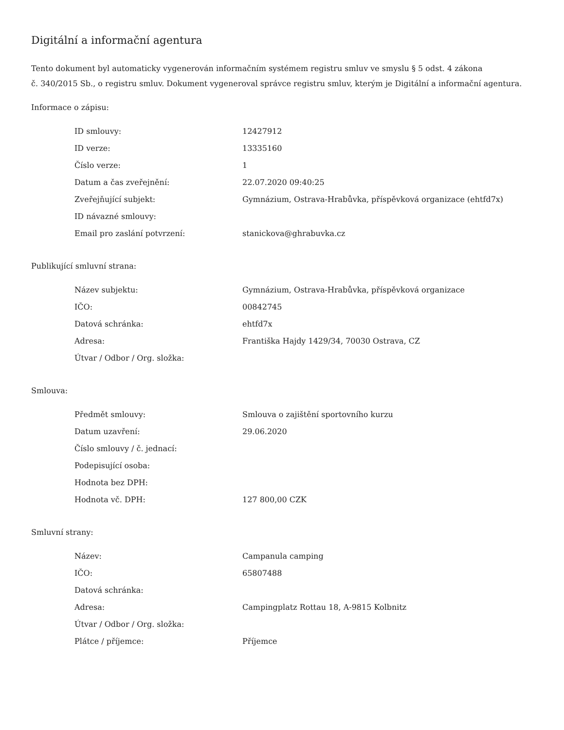Digitální a informační agentura
Tento dokument byl automaticky vygenerován informačním systémem registru smluv ve smyslu § 5 odst. 4 zákona
č. 340/2015 Sb., o registru smluv. Dokument vygeneroval správce registru smluv, kterým je Digitální a informační agentura.
Informace o zápisu:
| ID smlouvy: | 12427912 |
| ID verze: | 13335160 |
| Číslo verze: | 1 |
| Datum a čas zveřejnění: | 22.07.2020 09:40:25 |
| Zveřejňující subjekt: | Gymnázium, Ostrava-Hrabůvka, příspěvková organizace (ehtfd7x) |
| ID návazné smlouvy: | |
| Email pro zaslání potvrzení: | stanickova@ghrabuvka.cz |
Publikující smluvní strana:
| Název subjektu: | Gymnázium, Ostrava-Hrabůvka, příspěvková organizace |
| IČO: | 00842745 |
| Datová schránka: | ehtfd7x |
| Adresa: | Františka Hajdy 1429/34, 70030 Ostrava, CZ |
| Útvar / Odbor / Org. složka: | |
Smlouva:
| Předmět smlouvy: | Smlouva o zajištění sportovního kurzu |
| Datum uzavření: | 29.06.2020 |
| Číslo smlouvy / č. jednací: | |
| Podepisující osoba: | |
| Hodnota bez DPH: | |
| Hodnota vč. DPH: | 127 800,00 CZK |
Smluvní strany:
| Název: | Campanula camping |
| IČO: | 65807488 |
| Datová schránka: | |
| Adresa: | Campingplatz Rottau 18, A-9815 Kolbnitz |
| Útvar / Odbor / Org. složka: | |
| Plátce / příjemce: | Příjemce |